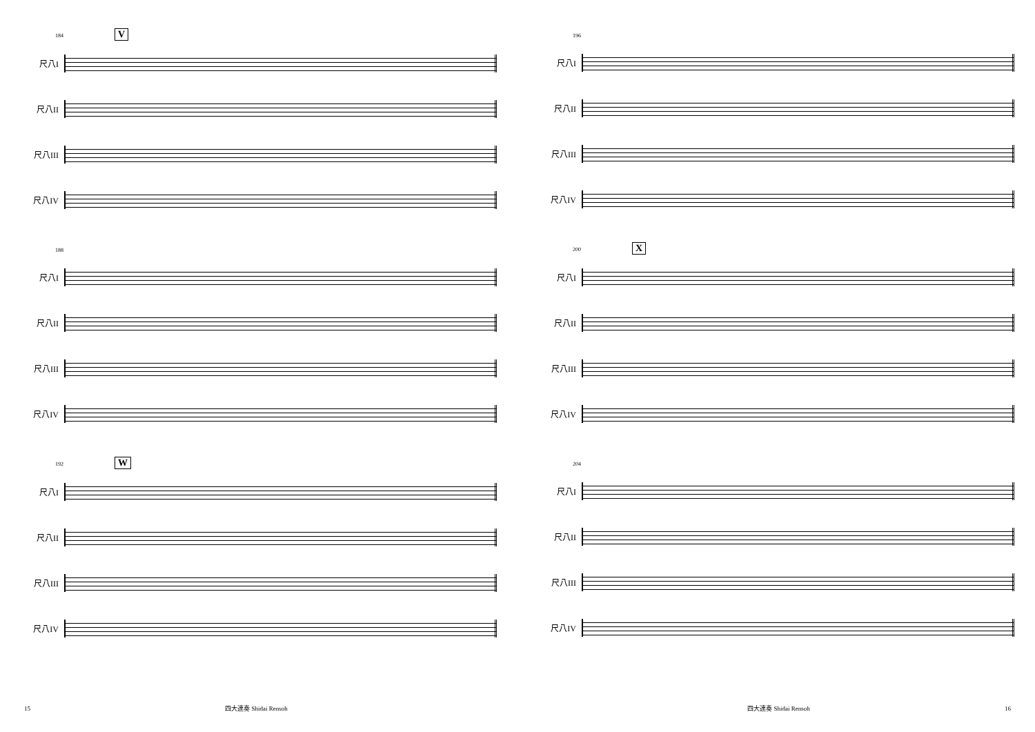184 V
尺八I
尺八II
尺八III
尺八IV
188
尺八I
尺八II
尺八III
尺八IV
192 W
尺八I
尺八II
尺八III
尺八IV
196
尺八I
尺八II
尺八III
尺八IV
200 X
尺八I
尺八II
尺八III
尺八IV
204
尺八I
尺八II
尺八III
尺八IV
15 四大連奏 Shidai Rensoh 四大連奏 Shidai Rensoh 16